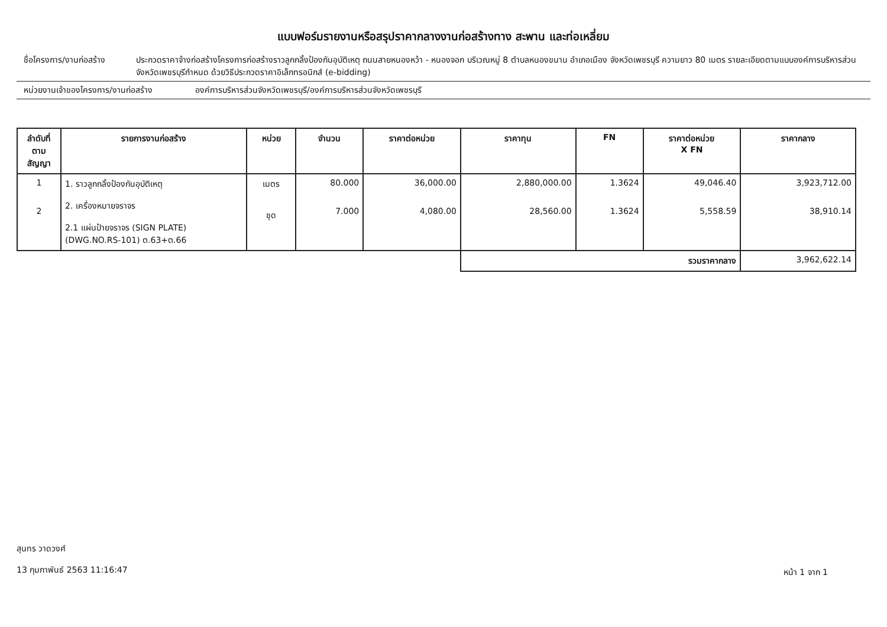แบบฟอร์มรายงานหรือสรุปราคากลางงานก่อสร้างทาง สะพาน และท่อเหลี่ยม
ชื่อโครงการ/งานก่อสร้าง
ประกวดราคาจ้างก่อสร้างโครงการก่อสร้างราวลูกกลิ้งป้องกันอุบัติเหตุ ถนนสายหนองหว้า - หนองจอก บริเวณหมู่ 8 ตำบลหนองขนาน อำเภอเมือง จังหวัดเพชรบุรี ความยาว 80 เมตร รายละเอียดตามแบบองค์การบริหารส่วนจังหวัดเพชรบุรีกำหนด ด้วยวิธีประกวดราคาอิเล็กทรอนิกส์ (e-bidding)
หน่วยงานเจ้าของโครงการ/งานก่อสร้าง องค์การบริหารส่วนจังหวัดเพชรบุรี/องค์การบริหารส่วนจังหวัดเพชรบุรี
| ลำดับที่ ตามสัญญา | รายการงานก่อสร้าง | หน่วย | จำนวน | ราคาต่อหน่วย | ราคาทุน | FN | ราคาต่อหน่วย X FN | ราคากลาง |
| --- | --- | --- | --- | --- | --- | --- | --- | --- |
| 1 2 | 1. ราวลูกกลิ้งป้องกันอุบัติเหตุ 2. เครื่องหมายจราจร 2.1 แผ่นป้ายจราจร (SIGN PLATE) (DWG.NO.RS-101) ต.63+ต.66 | เมตร ชุด | 80.000 7.000 | 36,000.00 4,080.00 | 2,880,000.00 28,560.00 | 1.3624 1.3624 | 49,046.40 5,558.59 | 3,923,712.00 38,910.14 |
| | | | | | รวมราคากลาง | | | 3,962,622.14 |
สุนทร วาดวงศ์
13 กุมภาพันธ์ 2563 11:16:47
หน้า 1 จาก 1